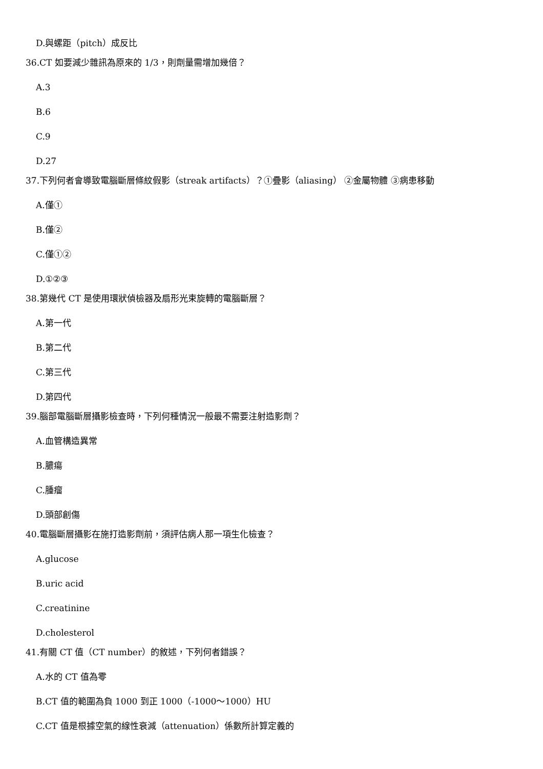D.與螺距（pitch）成反比
36.CT 如要減少雜訊為原來的 1/3，則劑量需增加幾倍？
A.3
B.6
C.9
D.27
37.下列何者會導致電腦斷層條紋假影（streak artifacts）？①疊影（aliasing） ②金屬物體 ③病患移動
A.僅①
B.僅②
C.僅①②
D.①②③
38.第幾代 CT 是使用環狀偵檢器及扇形光束旋轉的電腦斷層？
A.第一代
B.第二代
C.第三代
D.第四代
39.腦部電腦斷層攝影檢查時，下列何種情況一般最不需要注射造影劑？
A.血管構造異常
B.膿瘍
C.腫瘤
D.頭部創傷
40.電腦斷層攝影在施打造影劑前，須評估病人那一項生化檢查？
A.glucose
B.uric acid
C.creatinine
D.cholesterol
41.有關 CT 值（CT number）的敘述，下列何者錯誤？
A.水的 CT 值為零
B.CT 值的範圍為負 1000 到正 1000（-1000～1000）HU
C.CT 值是根據空氣的線性衰減（attenuation）係數所計算定義的